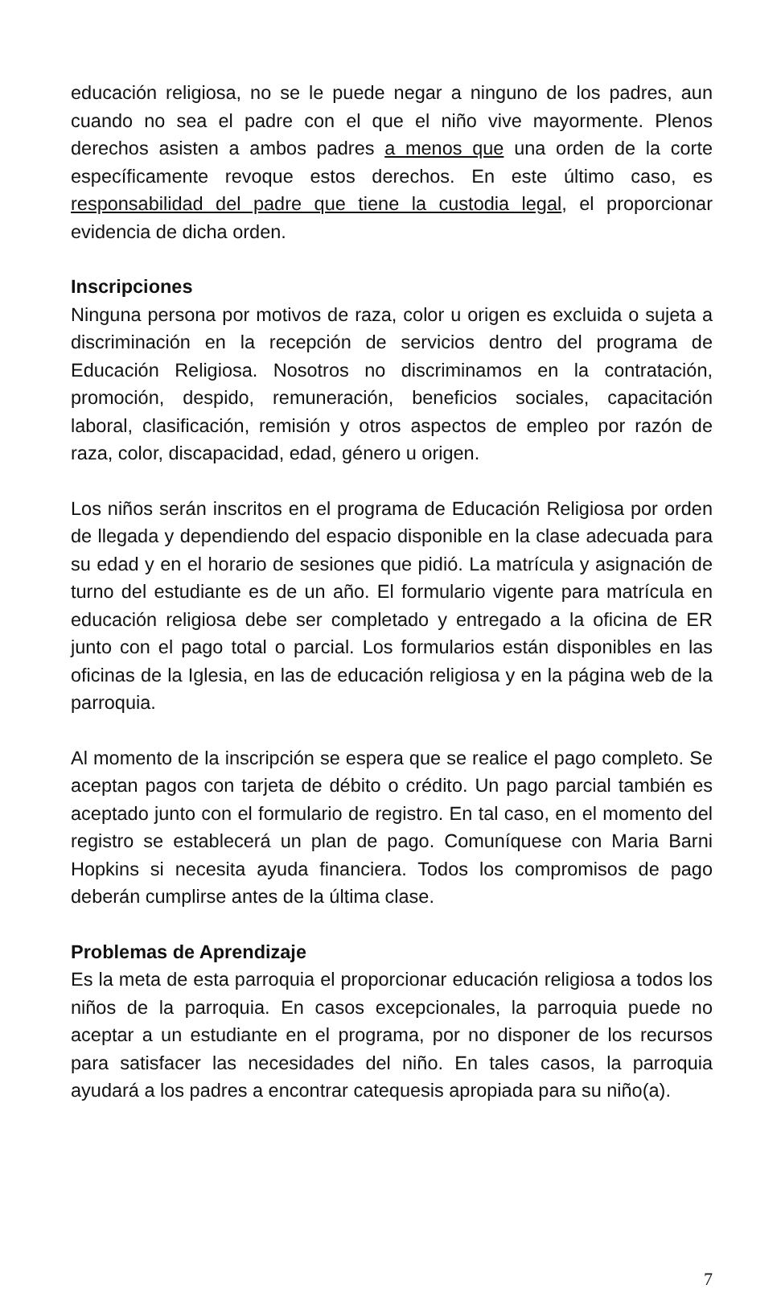educación religiosa, no se le puede negar a ninguno de los padres, aun cuando no sea el padre con el que el niño vive mayormente. Plenos derechos asisten a ambos padres a menos que una orden de la corte específicamente revoque estos derechos. En este último caso, es responsabilidad del padre que tiene la custodia legal, el proporcionar evidencia de dicha orden.
Inscripciones
Ninguna persona por motivos de raza, color u origen es excluida o sujeta a discriminación en la recepción de servicios dentro del programa de Educación Religiosa. Nosotros no discriminamos en la contratación, promoción, despido, remuneración, beneficios sociales, capacitación laboral, clasificación, remisión y otros aspectos de empleo por razón de raza, color, discapacidad, edad, género u origen.
Los niños serán inscritos en el programa de Educación Religiosa por orden de llegada y dependiendo del espacio disponible en la clase adecuada para su edad y en el horario de sesiones que pidió. La matrícula y asignación de turno del estudiante es de un año. El formulario vigente para matrícula en educación religiosa debe ser completado y entregado a la oficina de ER junto con el pago total o parcial. Los formularios están disponibles en las oficinas de la Iglesia, en las de educación religiosa y en la página web de la parroquia.
Al momento de la inscripción se espera que se realice el pago completo. Se aceptan pagos con tarjeta de débito o crédito. Un pago parcial también es aceptado junto con el formulario de registro. En tal caso, en el momento del registro se establecerá un plan de pago. Comuníquese con Maria Barni Hopkins si necesita ayuda financiera. Todos los compromisos de pago deberán cumplirse antes de la última clase.
Problemas de Aprendizaje
Es la meta de esta parroquia el proporcionar educación religiosa a todos los niños de la parroquia. En casos excepcionales, la parroquia puede no aceptar a un estudiante en el programa, por no disponer de los recursos para satisfacer las necesidades del niño. En tales casos, la parroquia ayudará a los padres a encontrar catequesis apropiada para su niño(a).
7